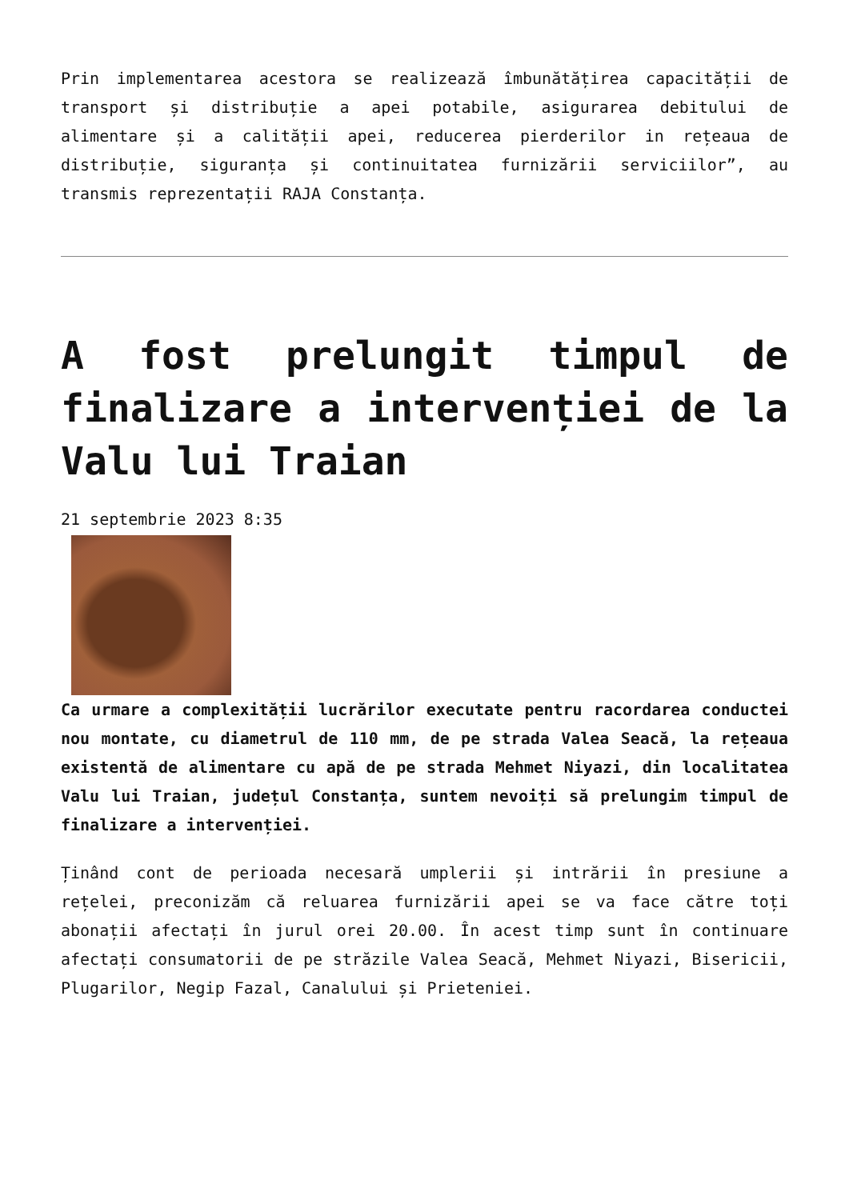Prin implementarea acestora se realizează îmbunătățirea capacității de transport și distribuție a apei potabile, asigurarea debitului de alimentare și a calității apei, reducerea pierderilor in rețeaua de distribuție, siguranța și continuitatea furnizării serviciilor”, au transmis reprezentații RAJA Constanța.
A fost prelungit timpul de finalizare a intervenției de la Valu lui Traian
21 septembrie 2023 8:35
Ca urmare a complexității lucrărilor executate pentru racordarea conductei nou montate, cu diametrul de 110 mm, de pe strada Valea Seacă, la rețeaua existentă de alimentare cu apă de pe strada Mehmet Niyazi, din localitatea Valu lui Traian, județul Constanța, suntem nevoiți să prelungim timpul de finalizare a intervenției.
Ținând cont de perioada necesară umplerii și intrării în presiune a rețelei, preconizăm că reluarea furnizării apei se va face către toți abonații afectați în jurul orei 20.00. În acest timp sunt în continuare afectați consumatorii de pe străzile Valea Seacă, Mehmet Niyazi, Bisericii, Plugarilor, Negip Fazal, Canalului și Prieteniei.